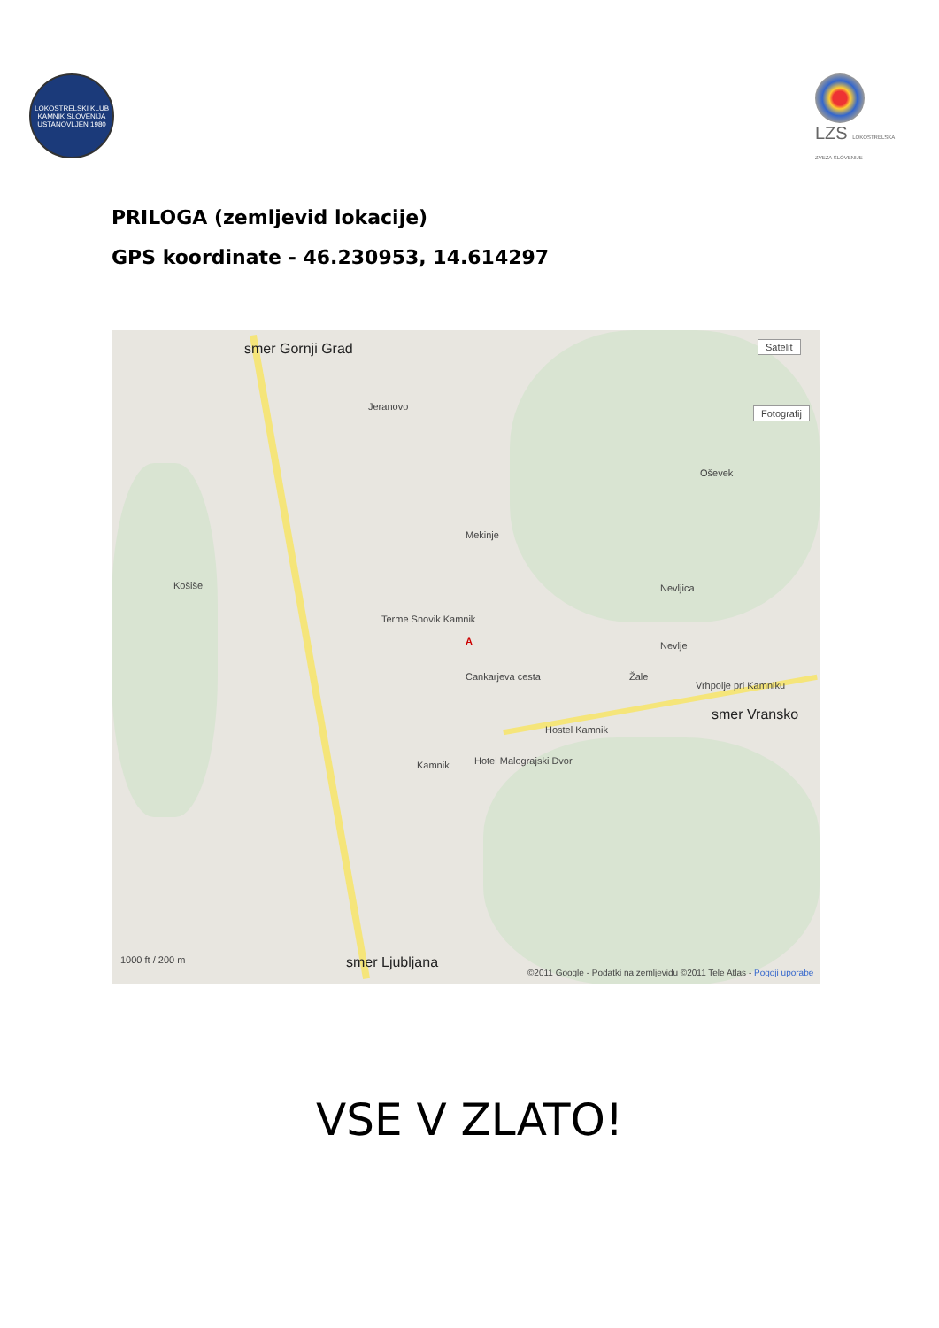LOKOSTRELSKI KLUB KAMNIK SLOVENIJA USTANOVLJEN 1980
LZS LOKOSTRELSKA ZVEZA SLOVENIJE
PRILOGA (zemljevid lokacije)
GPS koordinate - 46.230953, 14.614297
smer Gornji Grad
Jeranovo
Mekinje
Košiše
Oševek
Nevljica
Nevlje
Vrhpolje pri Kamniku
smer Vransko
Terme Snovik Kamnik
Kamnik Hotel Malograjski Dvor
A
Cankarjeva cesta
Hostel Kamnik
Žale
smer Ljubljana 1000 ft / 200 m
Satelit
Fotografij
©2011 Google - Podatki na zemljevidu ©2011 Tele Atlas - Pogoji uporabe
VSE V ZLATO!